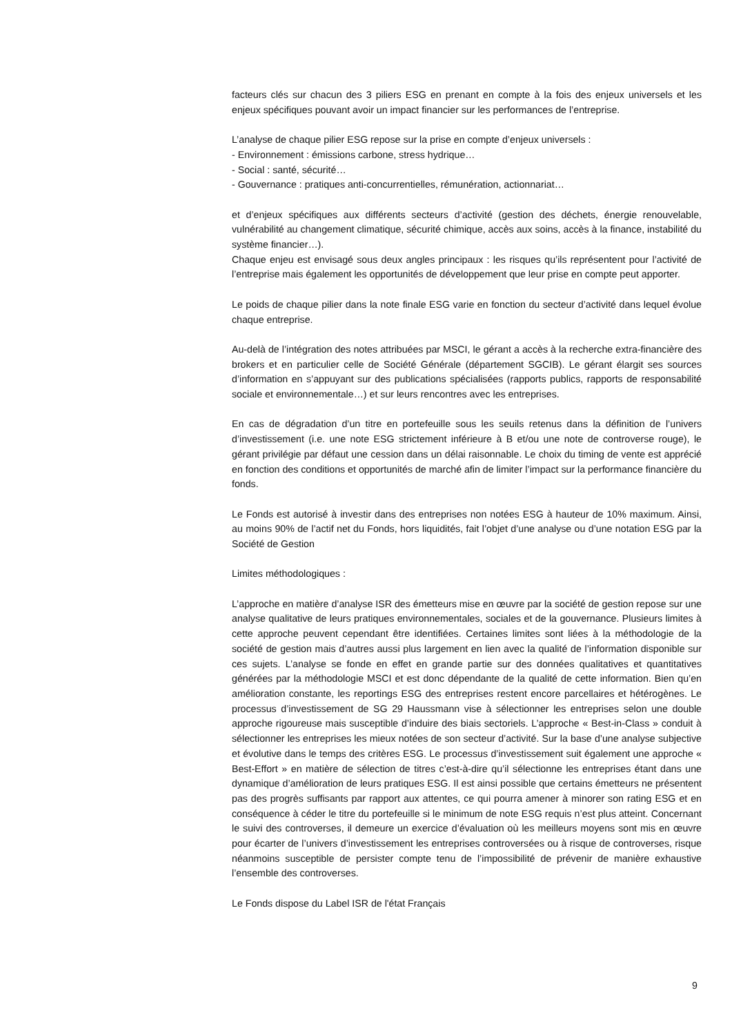facteurs clés sur chacun des 3 piliers ESG en prenant en compte à la fois des enjeux universels et les enjeux spécifiques pouvant avoir un impact financier sur les performances de l’entreprise.
L’analyse de chaque pilier ESG repose sur la prise en compte d’enjeux universels :
- Environnement : émissions carbone, stress hydrique…
- Social : santé, sécurité…
- Gouvernance : pratiques anti-concurrentielles, rémunération, actionnariat…
et d’enjeux spécifiques aux différents secteurs d’activité (gestion des déchets, énergie renouvelable, vulnérabilité au changement climatique, sécurité chimique, accès aux soins, accès à la finance, instabilité du système financier…).
Chaque enjeu est envisagé sous deux angles principaux : les risques qu’ils représentent pour l’activité de l’entreprise mais également les opportunités de développement que leur prise en compte peut apporter.
Le poids de chaque pilier dans la note finale ESG varie en fonction du secteur d’activité dans lequel évolue chaque entreprise.
Au-delà de l’intégration des notes attribuées par MSCI, le gérant a accès à la recherche extra-financière des brokers et en particulier celle de Société Générale (département SGCIB). Le gérant élargit ses sources d’information en s’appuyant sur des publications spécialisées (rapports publics, rapports de responsabilité sociale et environnementale…) et sur leurs rencontres avec les entreprises.
En cas de dégradation d’un titre en portefeuille sous les seuils retenus dans la définition de l’univers d’investissement (i.e. une note ESG strictement inférieure à B et/ou une note de controverse rouge), le gérant privilégie par défaut une cession dans un délai raisonnable. Le choix du timing de vente est apprécié en fonction des conditions et opportunités de marché afin de limiter l’impact sur la performance financière du fonds.
Le Fonds est autorisé à investir dans des entreprises non notées ESG à hauteur de 10% maximum. Ainsi, au moins 90% de l’actif net du Fonds, hors liquidités, fait l’objet d’une analyse ou d’une notation ESG par la Société de Gestion
Limites méthodologiques :
L’approche en matière d’analyse ISR des émetteurs mise en œuvre par la société de gestion repose sur une analyse qualitative de leurs pratiques environnementales, sociales et de la gouvernance. Plusieurs limites à cette approche peuvent cependant être identifiées. Certaines limites sont liées à la méthodologie de la société de gestion mais d’autres aussi plus largement en lien avec la qualité de l’information disponible sur ces sujets. L’analyse se fonde en effet en grande partie sur des données qualitatives et quantitatives générées par la méthodologie MSCI et est donc dépendante de la qualité de cette information. Bien qu’en amélioration constante, les reportings ESG des entreprises restent encore parcellaires et hétérogènes. Le processus d’investissement de SG 29 Haussmann vise à sélectionner les entreprises selon une double approche rigoureuse mais susceptible d’induire des biais sectoriels. L’approche « Best-in-Class » conduit à sélectionner les entreprises les mieux notées de son secteur d’activité. Sur la base d’une analyse subjective et évolutive dans le temps des critères ESG. Le processus d’investissement suit également une approche « Best-Effort » en matière de sélection de titres c’est-à-dire qu’il sélectionne les entreprises étant dans une dynamique d’amélioration de leurs pratiques ESG. Il est ainsi possible que certains émetteurs ne présentent pas des progrès suffisants par rapport aux attentes, ce qui pourra amener à minorer son rating ESG et en conséquence à céder le titre du portefeuille si le minimum de note ESG requis n’est plus atteint. Concernant le suivi des controverses, il demeure un exercice d’évaluation où les meilleurs moyens sont mis en œuvre pour écarter de l’univers d’investissement les entreprises controversées ou à risque de controverses, risque néanmoins susceptible de persister compte tenu de l’impossibilité de prévenir de manière exhaustive l’ensemble des controverses.
Le Fonds dispose du Label ISR de l'état Français
9